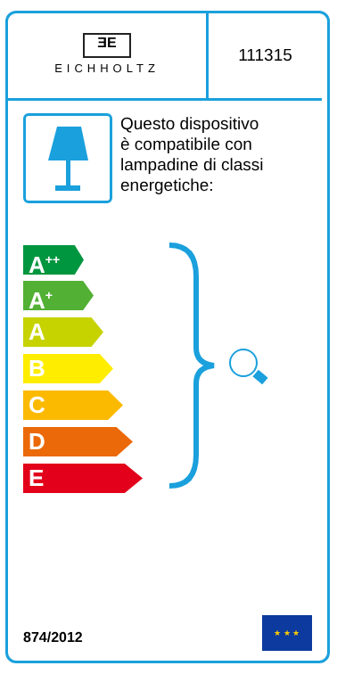ƎE
EICHHOLTZ
111315
Questo dispositivo
è compatibile con
lampadine di classi
energetiche:
A<sup>++</sup>
A<sup>+</sup>
A
B
C
D
E
874/2012
★ ★ ★